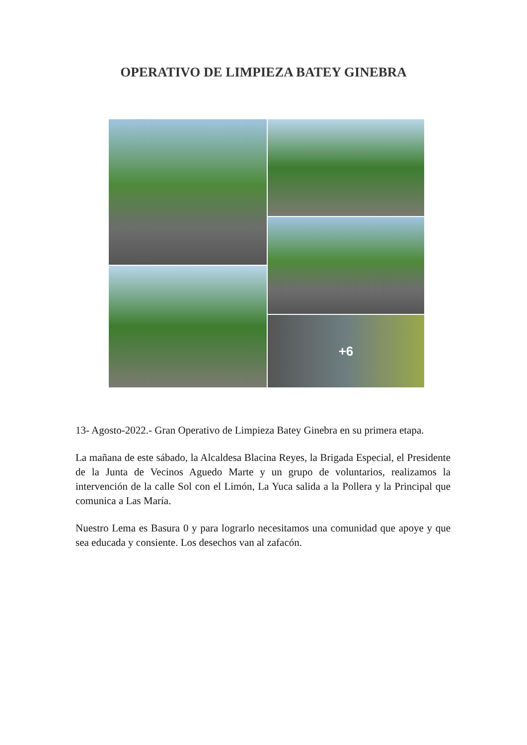OPERATIVO DE LIMPIEZA BATEY GINEBRA
+6
13- Agosto-2022.- Gran Operativo de Limpieza Batey Ginebra en su primera etapa.
La mañana de este sábado, la Alcaldesa Blacina Reyes, la Brigada Especial, el Presidente de la Junta de Vecinos Aguedo Marte y un grupo de voluntarios, realizamos la intervención de la calle Sol con el Limón, La Yuca salida a la Pollera y la Principal que comunica a Las María.
Nuestro Lema es Basura 0 y para lograrlo necesitamos una comunidad que apoye y que sea educada y consiente. Los desechos van al zafacón.